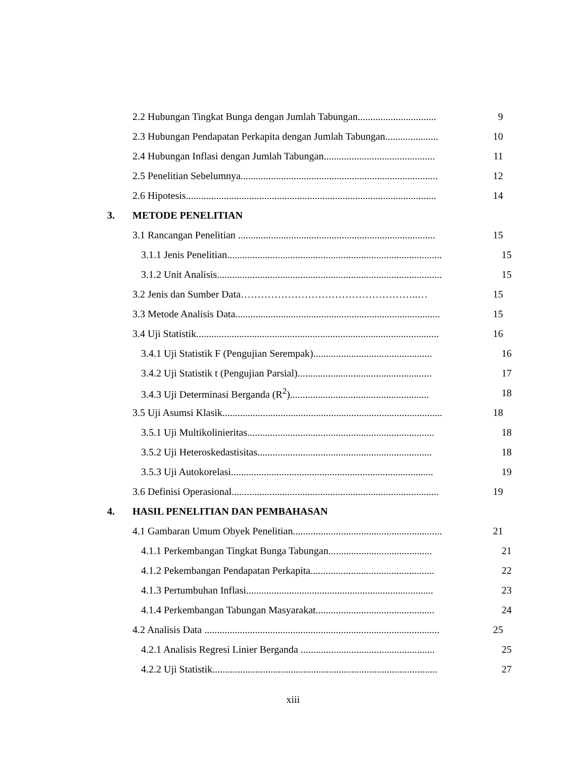2.2 Hubungan Tingkat Bunga dengan Jumlah Tabungan............................... 9
2.3 Hubungan Pendapatan Perkapita dengan Jumlah Tabungan..................... 10
2.4 Hubungan Inflasi dengan Jumlah Tabungan............................................ 11
2.5 Penelitian Sebelumnya.............................................................................. 12
2.6 Hipotesis................................................................................................... 14
3. METODE PENELITIAN
3.1 Rancangan Penelitian .............................................................................. 15
3.1.1 Jenis Penelitian..................................................................................... 15
3.1.2 Unit Analisis......................................................................................... 15
3.2 Jenis dan Sumber Data……………………………………………..… 15
3.3 Metode Analisis Data................................................................................. 15
3.4 Uji Statistik................................................................................................ 16
3.4.1 Uji Statistik F (Pengujian Serempak)............................................... 16
3.4.2 Uji Statistik t (Pengujian Parsial)..................................................... 17
3.4.3 Uji Determinasi Berganda (R<sup>2</sup>)....................................................... 18
3.5 Uji Asumsi Klasik....................................................................................... 18
3.5.1 Uji Multikolinieritas.......................................................................... 18
3.5.2 Uji Heteroskedastisitas..................................................................... 18
3.5.3 Uji Autokorelasi................................................................................ 19
3.6 Definisi Operasional.................................................................................. 19
4. HASIL PENELITIAN DAN PEMBAHASAN
4.1 Gambaran Umum Obyek Penelitian........................................................... 21
4.1.1 Perkembangan Tingkat Bunga Tabungan......................................... 21
4.1.2 Pekembangan Pendapatan Perkapita................................................. 22
4.1.3 Pertumbuhan Inflasi.......................................................................... 23
4.1.4 Perkembangan Tabungan Masyarakat............................................... 24
4.2 Analisis Data ............................................................................................. 25
4.2.1 Analisis Regresi Linier Berganda ..................................................... 25
4.2.2 Uji Statistik......................................................................................... 27
xiii